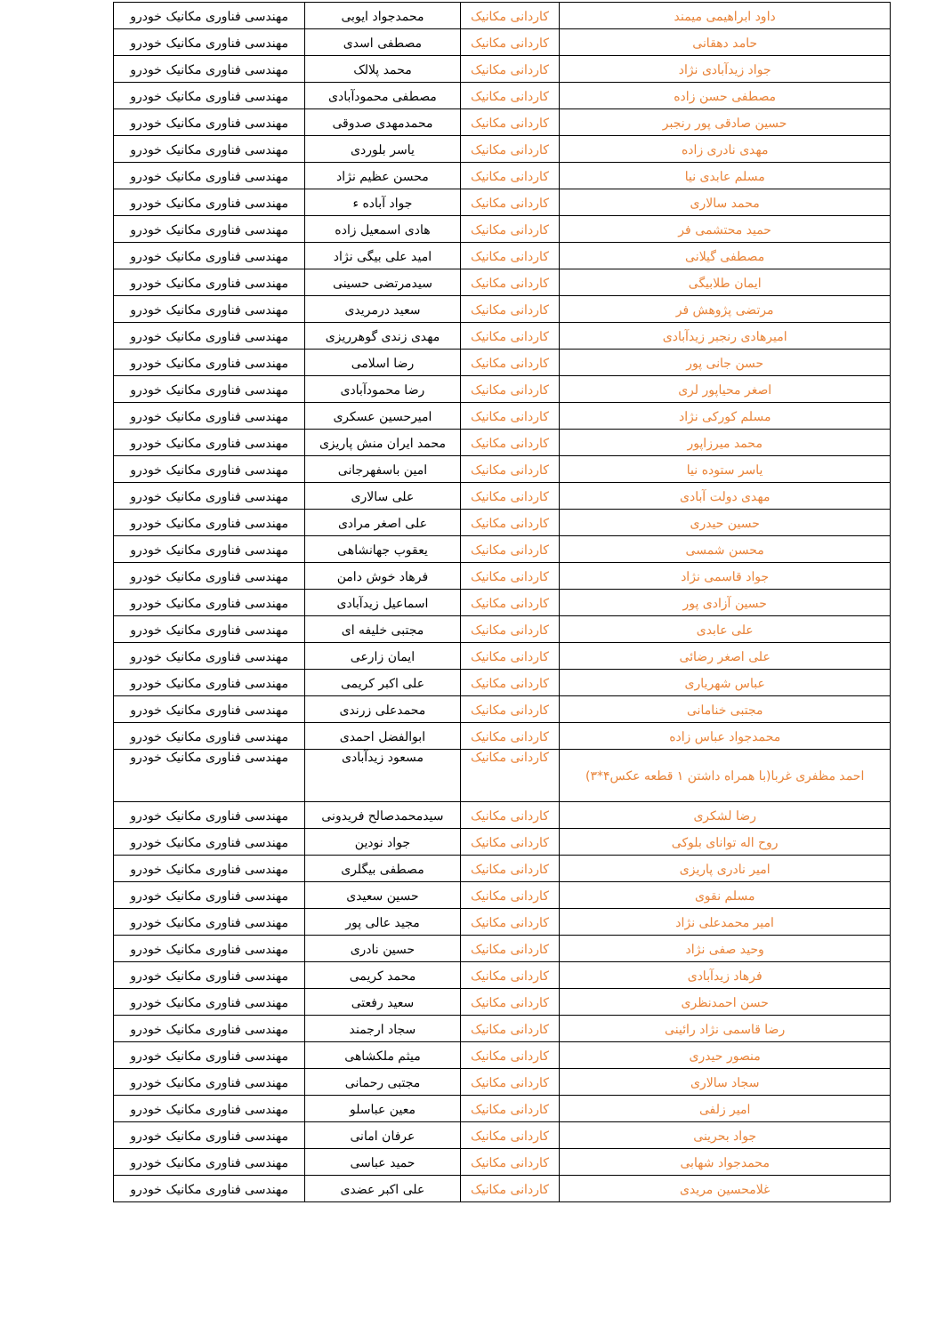| داود ابراهیمی میمند | کاردانی مکانیک | محمدجواد ایوبی | مهندسی فناوری مکانیک خودرو |
| حامد دهقانی | کاردانی مکانیک | مصطفی اسدی | مهندسی فناوری مکانیک خودرو |
| جواد زیدآبادی نژاد | کاردانی مکانیک | محمد پلالک | مهندسی فناوری مکانیک خودرو |
| مصطفی حسن زاده | کاردانی مکانیک | مصطفی محمودآبادی | مهندسی فناوری مکانیک خودرو |
| حسین صادقی پور رنجبر | کاردانی مکانیک | محمدمهدی صدوقی | مهندسی فناوری مکانیک خودرو |
| مهدی نادری زاده | کاردانی مکانیک | یاسر بلوردی | مهندسی فناوری مکانیک خودرو |
| مسلم عابدی نیا | کاردانی مکانیک | محسن عظیم نژاد | مهندسی فناوری مکانیک خودرو |
| محمد سالاری | کاردانی مکانیک | جواد آباده ء | مهندسی فناوری مکانیک خودرو |
| حمید محتشمی فر | کاردانی مکانیک | هادی اسمعیل زاده | مهندسی فناوری مکانیک خودرو |
| مصطفی گیلانی | کاردانی مکانیک | امید علی بیگی نژاد | مهندسی فناوری مکانیک خودرو |
| ایمان طلابیگی | کاردانی مکانیک | سیدمرتضی حسینی | مهندسی فناوری مکانیک خودرو |
| مرتضی پژوهش فر | کاردانی مکانیک | سعید درمریدی | مهندسی فناوری مکانیک خودرو |
| امیرهادی رنجبر زیدآبادی | کاردانی مکانیک | مهدی زندی گوهرریزی | مهندسی فناوری مکانیک خودرو |
| حسن جانی پور | کاردانی مکانیک | رضا اسلامی | مهندسی فناوری مکانیک خودرو |
| اصغر محیاپور لری | کاردانی مکانیک | رضا محمودآبادی | مهندسی فناوری مکانیک خودرو |
| مسلم کورکی نژاد | کاردانی مکانیک | امیرحسین عسکری | مهندسی فناوری مکانیک خودرو |
| محمد میرزاپور | کاردانی مکانیک | محمد ایران منش پاریزی | مهندسی فناوری مکانیک خودرو |
| یاسر ستوده نیا | کاردانی مکانیک | امین باسفهرجانی | مهندسی فناوری مکانیک خودرو |
| مهدی دولت آبادی | کاردانی مکانیک | علی سالاری | مهندسی فناوری مکانیک خودرو |
| حسین حیدری | کاردانی مکانیک | علی اصغر مرادی | مهندسی فناوری مکانیک خودرو |
| محسن شمسی | کاردانی مکانیک | یعقوب جهانشاهی | مهندسی فناوری مکانیک خودرو |
| جواد قاسمی نژاد | کاردانی مکانیک | فرهاد خوش دامن | مهندسی فناوری مکانیک خودرو |
| حسین آزادی پور | کاردانی مکانیک | اسماعیل زیدآبادی | مهندسی فناوری مکانیک خودرو |
| علی عابدی | کاردانی مکانیک | مجتبی خلیفه ای | مهندسی فناوری مکانیک خودرو |
| علی اصغر رضائی | کاردانی مکانیک | ایمان زارعی | مهندسی فناوری مکانیک خودرو |
| عباس شهریاری | کاردانی مکانیک | علی اکبر کریمی | مهندسی فناوری مکانیک خودرو |
| مجتبی خنامانی | کاردانی مکانیک | محمدعلی زرندی | مهندسی فناوری مکانیک خودرو |
| محمدجواد عباس زاده | کاردانی مکانیک | ابوالفضل احمدی | مهندسی فناوری مکانیک خودرو |
| احمد مظفری غربا(با همراه داشتن ۱ قطعه عکس۴*۳) | کاردانی مکانیک | مسعود زیدآبادی | مهندسی فناوری مکانیک خودرو |
| رضا لشکری | کاردانی مکانیک | سیدمحمدصالح فریدونی | مهندسی فناوری مکانیک خودرو |
| روح اله توانای بلوکی | کاردانی مکانیک | جواد نودین | مهندسی فناوری مکانیک خودرو |
| امیر نادری پاریزی | کاردانی مکانیک | مصطفی بیگلری | مهندسی فناوری مکانیک خودرو |
| مسلم نقوی | کاردانی مکانیک | حسین سعیدی | مهندسی فناوری مکانیک خودرو |
| امیر محمدعلی نژاد | کاردانی مکانیک | مجید عالی پور | مهندسی فناوری مکانیک خودرو |
| وحید صفی نژاد | کاردانی مکانیک | حسین نادری | مهندسی فناوری مکانیک خودرو |
| فرهاد زیدآبادی | کاردانی مکانیک | محمد کریمی | مهندسی فناوری مکانیک خودرو |
| حسن احمدنظری | کاردانی مکانیک | سعید رفعتی | مهندسی فناوری مکانیک خودرو |
| رضا قاسمی نژاد رائینی | کاردانی مکانیک | سجاد ارجمند | مهندسی فناوری مکانیک خودرو |
| منصور حیدری | کاردانی مکانیک | میثم ملکشاهی | مهندسی فناوری مکانیک خودرو |
| سجاد سالاری | کاردانی مکانیک | مجتبی رحمانی | مهندسی فناوری مکانیک خودرو |
| امیر زلفی | کاردانی مکانیک | معین عباسلو | مهندسی فناوری مکانیک خودرو |
| جواد بحرینی | کاردانی مکانیک | عرفان امانی | مهندسی فناوری مکانیک خودرو |
| محمدجواد شهابی | کاردانی مکانیک | حمید عباسی | مهندسی فناوری مکانیک خودرو |
| غلامحسین مریدی | کاردانی مکانیک | علی اکبر عضدی | مهندسی فناوری مکانیک خودرو |